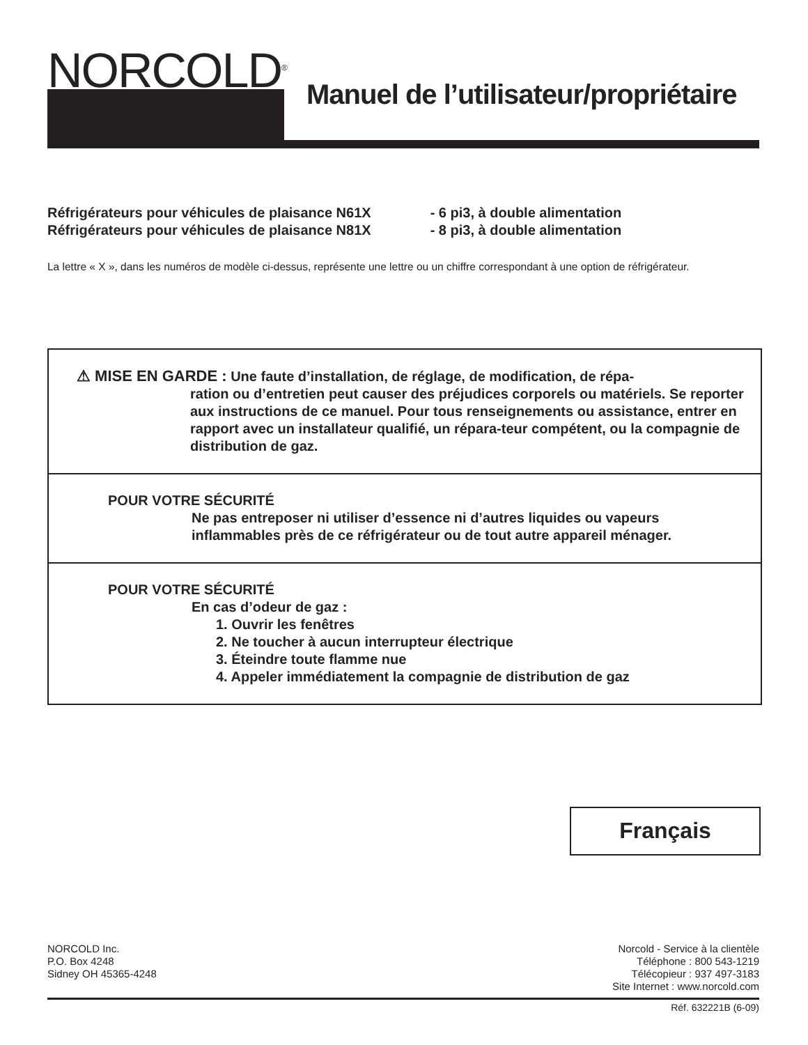NORCOLD<sup>®</sup>
Manuel de l’utilisateur/propriétaire
| Réfrigérateurs pour véhicules de plaisance N61X | - 6 pi3, à double alimentation |
| Réfrigérateurs pour véhicules de plaisance N81X | - 8 pi3, à double alimentation |
La lettre « X », dans les numéros de modèle ci-dessus, représente une lettre ou un chiffre correspondant à une option de réfrigérateur.
⚠ MISE EN GARDE : Une faute d’installation, de réglage, de modification, de répa-
ration ou d’entretien peut causer des préjudices corporels ou matériels. Se reporter aux instructions de ce manuel. Pour tous renseignements ou assistance, entrer en rapport avec un installateur qualifié, un répara-teur compétent, ou la compagnie de distribution de gaz.
POUR VOTRE SÉCURITÉ
Ne pas entreposer ni utiliser d’essence ni d’autres liquides ou vapeurs inflammables près de ce réfrigérateur ou de tout autre appareil ménager.
POUR VOTRE SÉCURITÉ
En cas d’odeur de gaz :
1. Ouvrir les fenêtres
2. Ne toucher à aucun interrupteur électrique
3. Éteindre toute flamme nue
4. Appeler immédiatement la compagnie de distribution de gaz
Français
NORCOLD Inc.
P.O. Box 4248
Sidney OH 45365-4248
Norcold - Service à la clientèle
Téléphone : 800 543-1219
Télécopieur : 937 497-3183
Site Internet : www.norcold.com
Réf. 632221B (6-09)